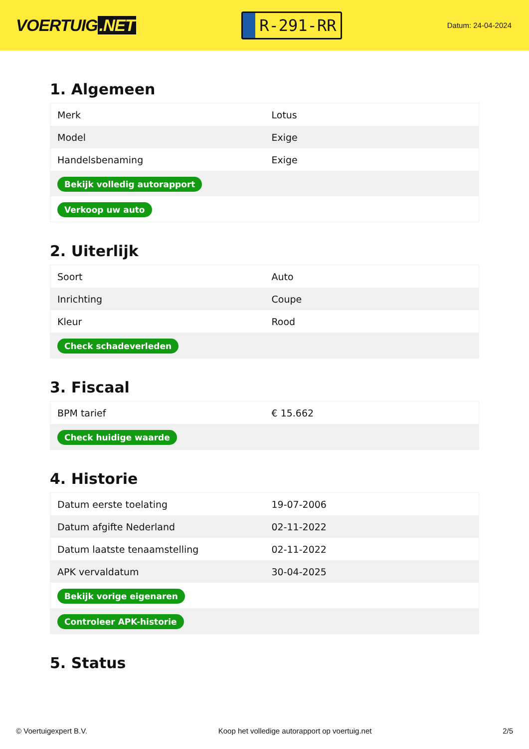VOERTUIG.NET
R-291-RR
Datum: 24-04-2024
1. Algemeen
| Merk | Lotus |
| Model | Exige |
| Handelsbenaming | Exige |
| Bekijk volledig autorapport | |
| Verkoop uw auto | |
2. Uiterlijk
| Soort | Auto |
| Inrichting | Coupe |
| Kleur | Rood |
| Check schadeverleden | |
3. Fiscaal
| BPM tarief | € 15.662 |
| Check huidige waarde | |
4. Historie
| Datum eerste toelating | 19-07-2006 |
| Datum afgifte Nederland | 02-11-2022 |
| Datum laatste tenaamstelling | 02-11-2022 |
| APK vervaldatum | 30-04-2025 |
| Bekijk vorige eigenaren | |
| Controleer APK-historie | |
5. Status
© Voertuigexpert B.V. Koop het volledige autorapport op voertuig.net 2/5